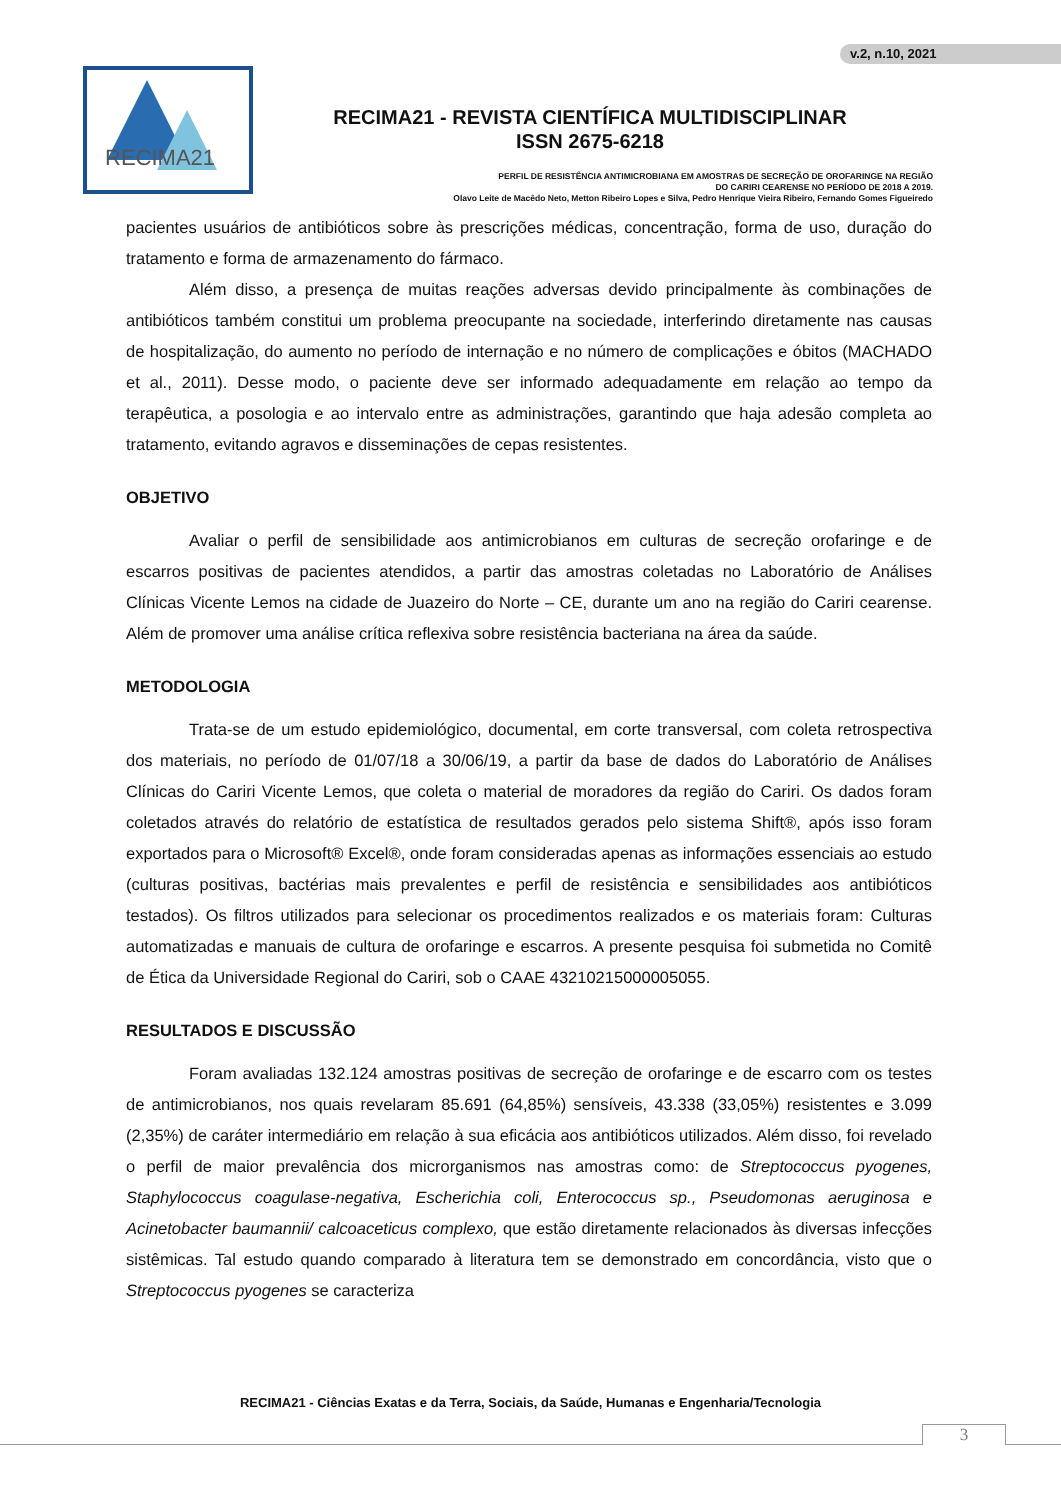v.2, n.10, 2021
RECIMA21
RECIMA21 - REVISTA CIENTÍFICA MULTIDISCIPLINAR
ISSN 2675-6218
PERFIL DE RESISTÊNCIA ANTIMICROBIANA EM AMOSTRAS DE SECREÇÃO DE OROFARINGE NA REGIÃO
DO CARIRI CEARENSE NO PERÍODO DE 2018 A 2019.
Olavo Leite de Macêdo Neto, Metton Ribeiro Lopes e Silva, Pedro Henrique Vieira Ribeiro, Fernando Gomes Figueiredo
pacientes usuários de antibióticos sobre às prescrições médicas, concentração, forma de uso, duração do tratamento e forma de armazenamento do fármaco.
Além disso, a presença de muitas reações adversas devido principalmente às combinações de antibióticos também constitui um problema preocupante na sociedade, interferindo diretamente nas causas de hospitalização, do aumento no período de internação e no número de complicações e óbitos (MACHADO et al., 2011). Desse modo, o paciente deve ser informado adequadamente em relação ao tempo da terapêutica, a posologia e ao intervalo entre as administrações, garantindo que haja adesão completa ao tratamento, evitando agravos e disseminações de cepas resistentes.
OBJETIVO
Avaliar o perfil de sensibilidade aos antimicrobianos em culturas de secreção orofaringe e de escarros positivas de pacientes atendidos, a partir das amostras coletadas no Laboratório de Análises Clínicas Vicente Lemos na cidade de Juazeiro do Norte – CE, durante um ano na região do Cariri cearense. Além de promover uma análise crítica reflexiva sobre resistência bacteriana na área da saúde.
METODOLOGIA
Trata-se de um estudo epidemiológico, documental, em corte transversal, com coleta retrospectiva dos materiais, no período de 01/07/18 a 30/06/19, a partir da base de dados do Laboratório de Análises Clínicas do Cariri Vicente Lemos, que coleta o material de moradores da região do Cariri. Os dados foram coletados através do relatório de estatística de resultados gerados pelo sistema Shift®, após isso foram exportados para o Microsoft® Excel®, onde foram consideradas apenas as informações essenciais ao estudo (culturas positivas, bactérias mais prevalentes e perfil de resistência e sensibilidades aos antibióticos testados). Os filtros utilizados para selecionar os procedimentos realizados e os materiais foram: Culturas automatizadas e manuais de cultura de orofaringe e escarros. A presente pesquisa foi submetida no Comitê de Ética da Universidade Regional do Cariri, sob o CAAE 43210215000005055.
RESULTADOS E DISCUSSÃO
Foram avaliadas 132.124 amostras positivas de secreção de orofaringe e de escarro com os testes de antimicrobianos, nos quais revelaram 85.691 (64,85%) sensíveis, 43.338 (33,05%) resistentes e 3.099 (2,35%) de caráter intermediário em relação à sua eficácia aos antibióticos utilizados. Além disso, foi revelado o perfil de maior prevalência dos microrganismos nas amostras como: de Streptococcus pyogenes, Staphylococcus coagulase-negativa, Escherichia coli, Enterococcus sp., Pseudomonas aeruginosa e Acinetobacter baumannii/ calcoaceticus complexo, que estão diretamente relacionados às diversas infecções sistêmicas. Tal estudo quando comparado à literatura tem se demonstrado em concordância, visto que o Streptococcus pyogenes se caracteriza
RECIMA21 - Ciências Exatas e da Terra, Sociais, da Saúde, Humanas e Engenharia/Tecnologia
3